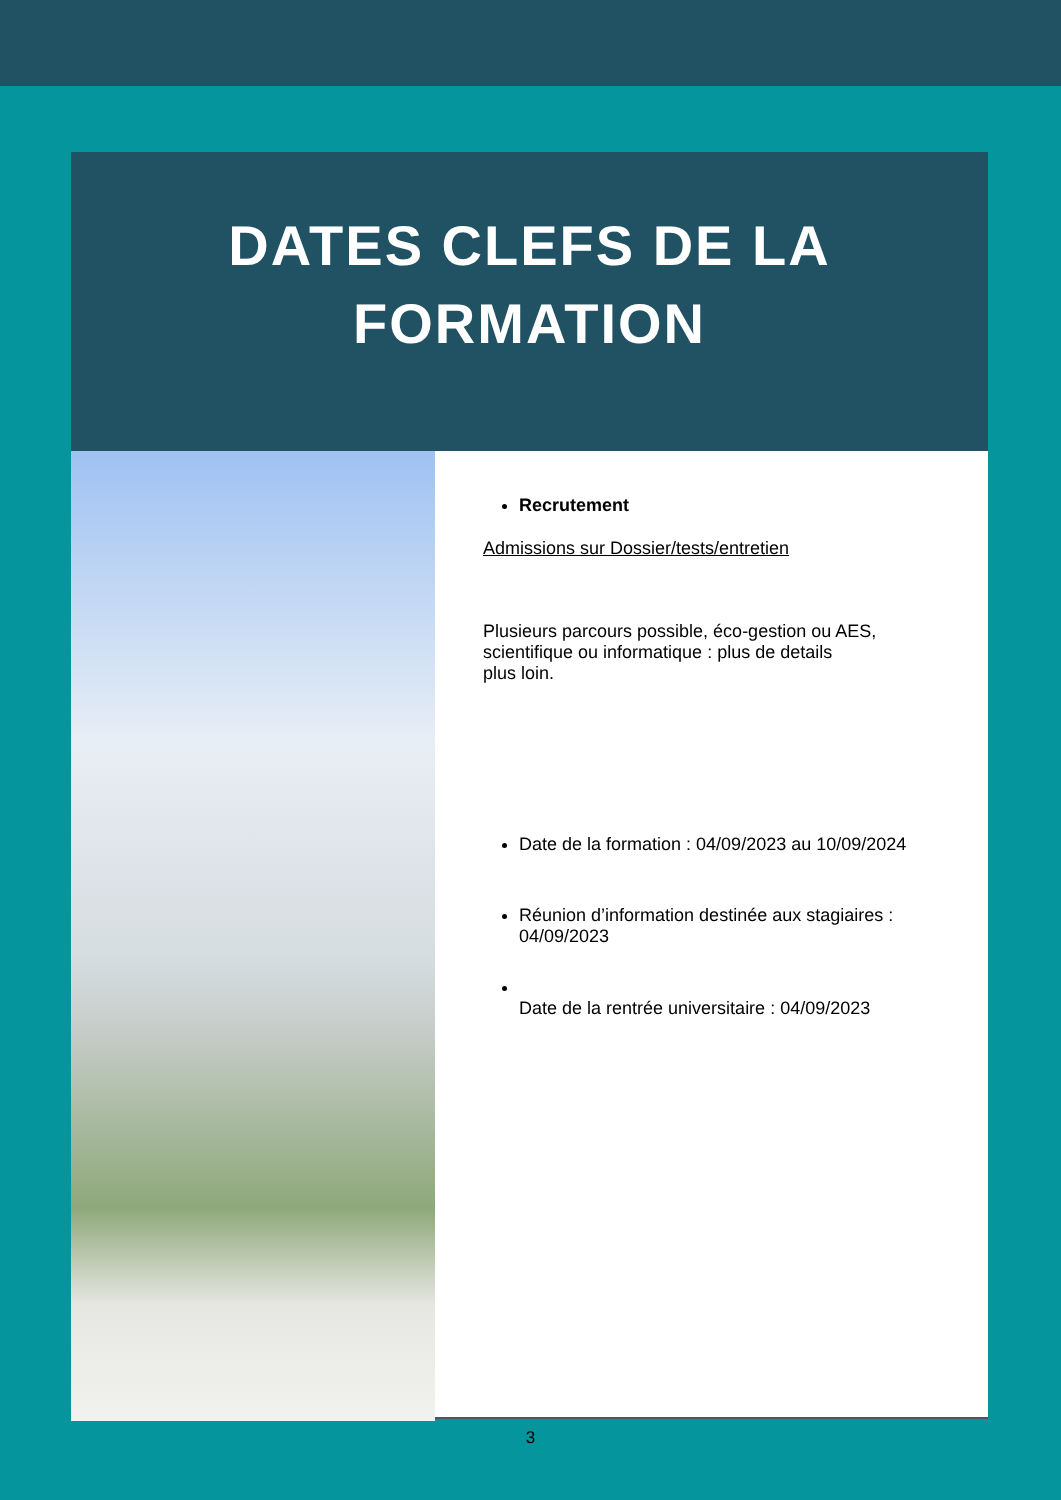DATES CLEFS DE LA
FORMATION
Recrutement
Admissions sur Dossier/tests/entretien
Plusieurs parcours possible, éco-gestion ou AES,
scientifique ou informatique : plus de details
plus loin.
Date de la formation : 04/09/2023 au 10/09/2024
Réunion d’information destinée aux stagiaires : 04/09/2023
Date de la rentrée universitaire : 04/09/2023
3